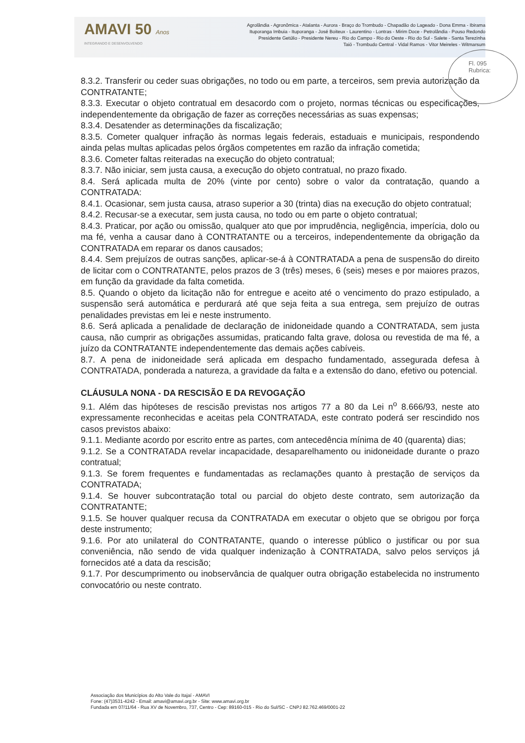AMAVI 50 Anos
INTEGRANDO E DESENVOLVENDO
Agrolândia - Agronômica - Atalanta - Aurora - Braço do Trombudo - Chapadão do Lageado - Dona Emma - Ibirama
Ituporanga Imbuia - Ituporanga - José Boiteux - Laurentino - Lontras - Mirim Doce - Petrolândia - Pouso Redondo
Presidente Getúlio - Presidente Nereu - Rio do Campo - Rio do Oeste - Rio do Sul - Salete - Santa Terezinha
Taió - Trombudo Central - Vidal Ramos - Vitor Meireles - Witmarsum
Fl. 095
Rubrica:
8.3.2. Transferir ou ceder suas obrigações, no todo ou em parte, a terceiros, sem previa autorização da CONTRATANTE;
8.3.3. Executar o objeto contratual em desacordo com o projeto, normas técnicas ou especificações, independentemente da obrigação de fazer as correções necessárias as suas expensas;
8.3.4. Desatender as determinações da fiscalização;
8.3.5. Cometer qualquer infração às normas legais federais, estaduais e municipais, respondendo ainda pelas multas aplicadas pelos órgãos competentes em razão da infração cometida;
8.3.6. Cometer faltas reiteradas na execução do objeto contratual;
8.3.7. Não iniciar, sem justa causa, a execução do objeto contratual, no prazo fixado.
8.4. Será aplicada multa de 20% (vinte por cento) sobre o valor da contratação, quando a CONTRATADA:
8.4.1. Ocasionar, sem justa causa, atraso superior a 30 (trinta) dias na execução do objeto contratual;
8.4.2. Recusar-se a executar, sem justa causa, no todo ou em parte o objeto contratual;
8.4.3. Praticar, por ação ou omissão, qualquer ato que por imprudência, negligência, imperícia, dolo ou ma fé, venha a causar dano à CONTRATANTE ou a terceiros, independentemente da obrigação da CONTRATADA em reparar os danos causados;
8.4.4. Sem prejuízos de outras sanções, aplicar-se-á à CONTRATADA a pena de suspensão do direito de licitar com o CONTRATANTE, pelos prazos de 3 (três) meses, 6 (seis) meses e por maiores prazos, em função da gravidade da falta cometida.
8.5. Quando o objeto da licitação não for entregue e aceito até o vencimento do prazo estipulado, a suspensão será automática e perdurará até que seja feita a sua entrega, sem prejuízo de outras penalidades previstas em lei e neste instrumento.
8.6. Será aplicada a penalidade de declaração de inidoneidade quando a CONTRATADA, sem justa causa, não cumprir as obrigações assumidas, praticando falta grave, dolosa ou revestida de ma fé, a juízo da CONTRATANTE independentemente das demais ações cabíveis.
8.7. A pena de inidoneidade será aplicada em despacho fundamentado, assegurada defesa à CONTRATADA, ponderada a natureza, a gravidade da falta e a extensão do dano, efetivo ou potencial.
CLÁUSULA NONA - DA RESCISÃO E DA REVOGAÇÃO
9.1. Além das hipóteses de rescisão previstas nos artigos 77 a 80 da Lei n<sup>o</sup> 8.666/93, neste ato expressamente reconhecidas e aceitas pela CONTRATADA, este contrato poderá ser rescindido nos casos previstos abaixo:
9.1.1. Mediante acordo por escrito entre as partes, com antecedência mínima de 40 (quarenta) dias;
9.1.2. Se a CONTRATADA revelar incapacidade, desaparelhamento ou inidoneidade durante o prazo contratual;
9.1.3. Se forem frequentes e fundamentadas as reclamações quanto à prestação de serviços da CONTRATADA;
9.1.4. Se houver subcontratação total ou parcial do objeto deste contrato, sem autorização da CONTRATANTE;
9.1.5. Se houver qualquer recusa da CONTRATADA em executar o objeto que se obrigou por força deste instrumento;
9.1.6. Por ato unilateral do CONTRATANTE, quando o interesse público o justificar ou por sua conveniência, não sendo de vida qualquer indenização à CONTRATADA, salvo pelos serviços já fornecidos até a data da rescisão;
9.1.7. Por descumprimento ou inobservância de qualquer outra obrigação estabelecida no instrumento convocatório ou neste contrato.
Associação dos Municípios do Alto Vale do Itajaí - AMAVI
Fone: (47)3531-4242 - Email: amavi@amavi.org.br - Site: www.amavi.org.br
Fundada em 07/11/64 - Rua XV de Novembro, 737, Centro - Cep: 89160-015 - Rio do Sul/SC - CNPJ 82.762.469/0001-22